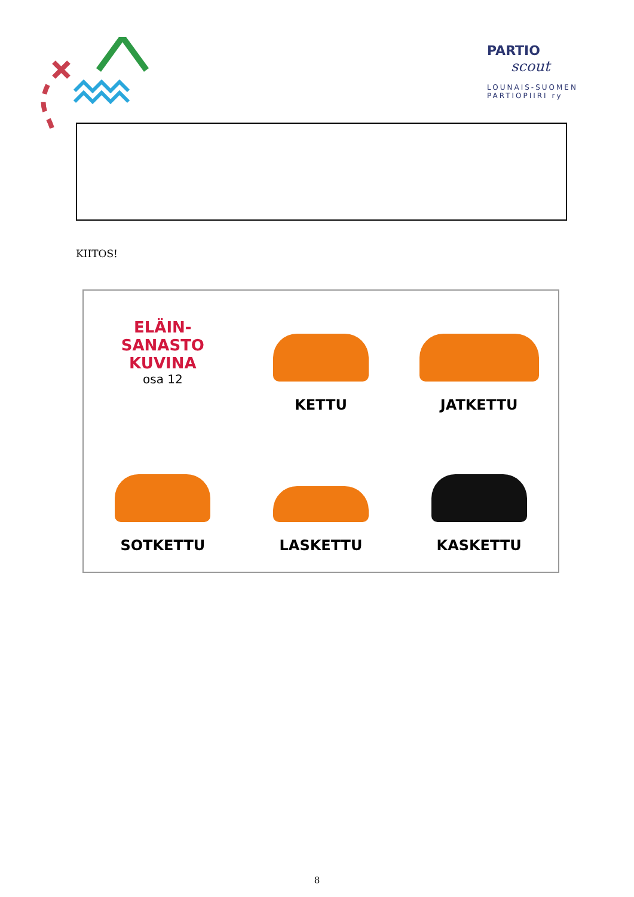PARTIO
scout
LOUNAIS-SUOMEN
PARTIOPIIRI ry
KIITOS!
ELÄIN-
SANASTO
KUVINA
osa 12
KETTU
JATKETTU
SOTKETTU
LASKETTU
KASKETTU
8